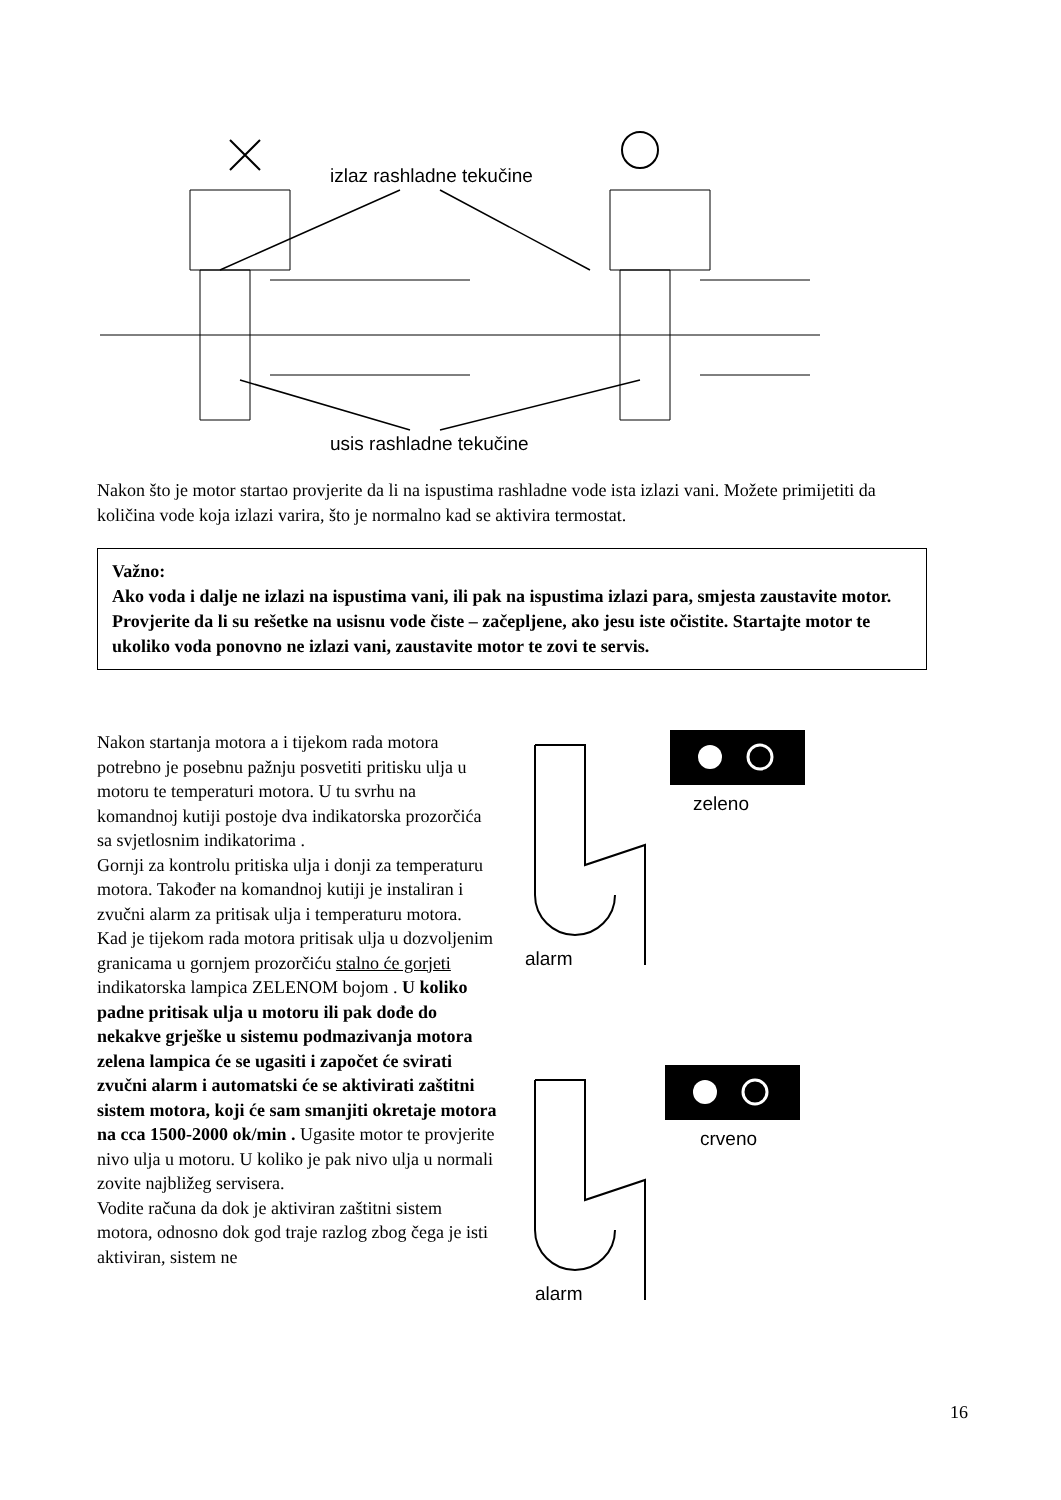izlaz rashladne tekučine
usis rashladne tekučine
Nakon što je motor startao provjerite da li na ispustima rashladne vode ista izlazi vani. Možete primijetiti da količina vode koja izlazi varira, što je normalno kad se aktivira termostat.
Važno:
Ako voda i dalje ne izlazi na ispustima vani, ili pak na ispustima izlazi para, smjesta zaustavite motor. Provjerite da li su rešetke na usisnu vode čiste – začepljene, ako jesu iste očistite. Startajte motor te ukoliko voda ponovno ne izlazi vani, zaustavite motor te zovi te servis.
Nakon startanja motora a i tijekom rada motora potrebno je posebnu pažnju posvetiti pritisku ulja u motoru te temperaturi motora. U tu svrhu na komandnoj kutiji postoje dva indikatorska prozorčića sa svjetlosnim indikatorima .
Gornji za kontrolu pritiska ulja i donji za temperaturu motora. Također na komandnoj kutiji je instaliran i zvučni alarm za pritisak ulja i temperaturu motora.
Kad je tijekom rada motora pritisak ulja u dozvoljenim granicama u gornjem prozorčiću stalno će gorjeti indikatorska lampica ZELENOM bojom . U koliko padne pritisak ulja u motoru ili pak dođe do nekakve grješke u sistemu podmazivanja motora zelena lampica će se ugasiti i započet će svirati zvučni alarm i automatski će se aktivirati zaštitni sistem motora, koji će sam smanjiti okretaje motora na cca 1500-2000 ok/min . Ugasite motor te provjerite nivo ulja u motoru. U koliko je pak nivo ulja u normali zovite najbližeg servisera.
Vodite računa da dok je aktiviran zaštitni sistem motora, odnosno dok god traje razlog zbog čega je isti aktiviran, sistem ne
zeleno
alarm
crveno
alarm
16